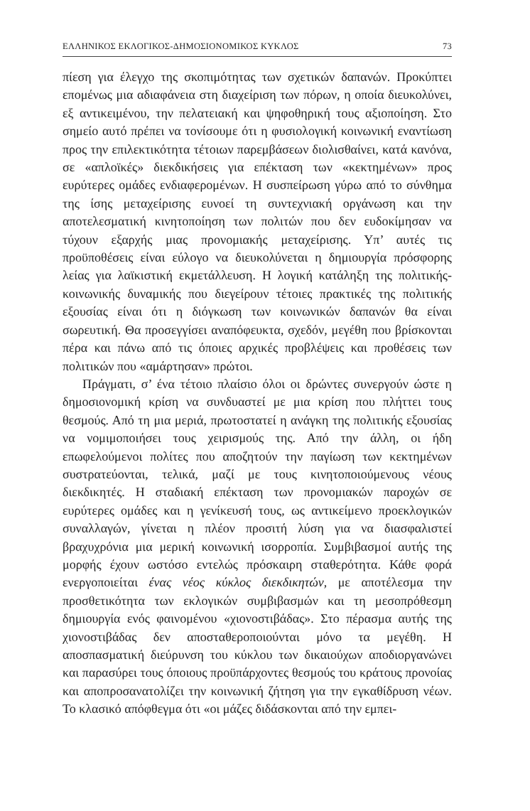ΕΛΛΗΝΙΚΟΣ ΕΚΛΟΓΙΚΟΣ-ΔΗΜΟΣΙΟΝΟΜΙΚΟΣ ΚΥΚΛΟΣ 73
πίεση για έλεγχο της σκοπιμότητας των σχετικών δαπανών. Προκύπτει επομένως μια αδιαφάνεια στη διαχείριση των πόρων, η οποία διευκολύνει, εξ αντικειμένου, την πελατειακή και ψηφοθηρική τους αξιοποίηση. Στο σημείο αυτό πρέπει να τονίσουμε ότι η φυσιολογική κοινωνική εναντίωση προς την επιλεκτικότητα τέτοιων παρεμβάσεων διολισθαίνει, κατά κανόνα, σε «απλοϊκές» διεκδικήσεις για επέκταση των «κεκτημένων» προς ευρύτερες ομάδες ενδιαφερομένων. Η συσπείρωση γύρω από το σύνθημα της ίσης μεταχείρισης ευνοεί τη συντεχνιακή οργάνωση και την αποτελεσματική κινητοποίηση των πολιτών που δεν ευδοκίμησαν να τύχουν εξαρχής μιας προνομιακής μεταχείρισης. Υπ’ αυτές τις προϋποθέσεις είναι εύλογο να διευκολύνεται η δημιουργία πρόσφορης λείας για λαϊκιστική εκμετάλλευση. Η λογική κατάληξη της πολιτικής-κοινωνικής δυναμικής που διεγείρουν τέτοιες πρακτικές της πολιτικής εξουσίας είναι ότι η διόγκωση των κοινωνικών δαπανών θα είναι σωρευτική. Θα προσεγγίσει αναπόφευκτα, σχεδόν, μεγέθη που βρίσκονται πέρα και πάνω από τις όποιες αρχικές προβλέψεις και προθέσεις των πολιτικών που «αμάρτησαν» πρώτοι.
Πράγματι, σ’ ένα τέτοιο πλαίσιο όλοι οι δρώντες συνεργούν ώστε η δημοσιονομική κρίση να συνδυαστεί με μια κρίση που πλήττει τους θεσμούς. Από τη μια μεριά, πρωτοστατεί η ανάγκη της πολιτικής εξουσίας να νομιμοποιήσει τους χειρισμούς της. Από την άλλη, οι ήδη επωφελούμενοι πολίτες που αποζητούν την παγίωση των κεκτημένων συστρατεύονται, τελικά, μαζί με τους κινητοποιούμενους νέους διεκδικητές. Η σταδιακή επέκταση των προνομιακών παροχών σε ευρύτερες ομάδες και η γενίκευσή τους, ως αντικείμενο προεκλογικών συναλλαγών, γίνεται η πλέον προσιτή λύση για να διασφαλιστεί βραχυχρόνια μια μερική κοινωνική ισορροπία. Συμβιβασμοί αυτής της μορφής έχουν ωστόσο εντελώς πρόσκαιρη σταθερότητα. Κάθε φορά ενεργοποιείται ένας νέος κύκλος διεκδικητών, με αποτέλεσμα την προσθετικότητα των εκλογικών συμβιβασμών και τη μεσοπρόθεσμη δημιουργία ενός φαινομένου «χιονοστιβάδας». Στο πέρασμα αυτής της χιονοστιβάδας δεν αποσταθεροποιούνται μόνο τα μεγέθη. Η αποσπασματική διεύρυνση του κύκλου των δικαιούχων αποδιοργανώνει και παρασύρει τους όποιους προϋπάρχοντες θεσμούς του κράτους προνοίας και αποπροσανατολίζει την κοινωνική ζήτηση για την εγκαθίδρυση νέων. Το κλασικό απόφθεγμα ότι «οι μάζες διδάσκονται από την εμπει-